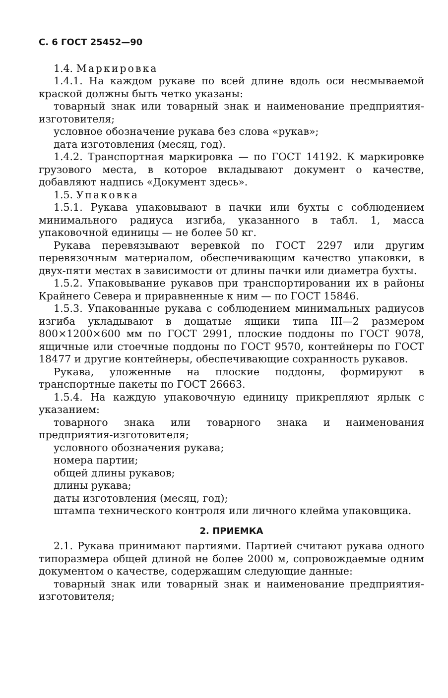С. 6 ГОСТ 25452—90
1.4. Маркировка
1.4.1. На каждом рукаве по всей длине вдоль оси несмываемой краской должны быть четко указаны:
товарный знак или товарный знак и наименование предприятия-изготовителя;
условное обозначение рукава без слова «рукав»;
дата изготовления (месяц, год).
1.4.2. Транспортная маркировка — по ГОСТ 14192. К маркировке грузового места, в которое вкладывают документ о качестве, добавляют надпись «Документ здесь».
1.5. Упаковка
1.5.1. Рукава упаковывают в пачки или бухты с соблюдением минимального радиуса изгиба, указанного в табл. 1, масса упаковочной единицы — не более 50 кг.
Рукава перевязывают веревкой по ГОСТ 2297 или другим перевязочным материалом, обеспечивающим качество упаковки, в двух-пяти местах в зависимости от длины пачки или диаметра бухты.
1.5.2. Упаковывание рукавов при транспортировании их в районы Крайнего Севера и приравненные к ним — по ГОСТ 15846.
1.5.3. Упакованные рукава с соблюдением минимальных радиусов изгиба укладывают в дощатые ящики типа III—2 размером 800×1200×600 мм по ГОСТ 2991, плоские поддоны по ГОСТ 9078, ящичные или стоечные поддоны по ГОСТ 9570, контейнеры по ГОСТ 18477 и другие контейнеры, обеспечивающие сохранность рукавов.
Рукава, уложенные на плоские поддоны, формируют в транспортные пакеты по ГОСТ 26663.
1.5.4. На каждую упаковочную единицу прикрепляют ярлык с указанием:
товарного знака или товарного знака и наименования предприятия-изготовителя;
условного обозначения рукава;
номера партии;
общей длины рукавов;
длины рукава;
даты изготовления (месяц, год);
штампа технического контроля или личного клейма упаковщика.
2. ПРИЕМКА
2.1. Рукава принимают партиями. Партией считают рукава одного типоразмера общей длиной не более 2000 м, сопровождаемые одним документом о качестве, содержащим следующие данные:
товарный знак или товарный знак и наименование предприятия-изготовителя;